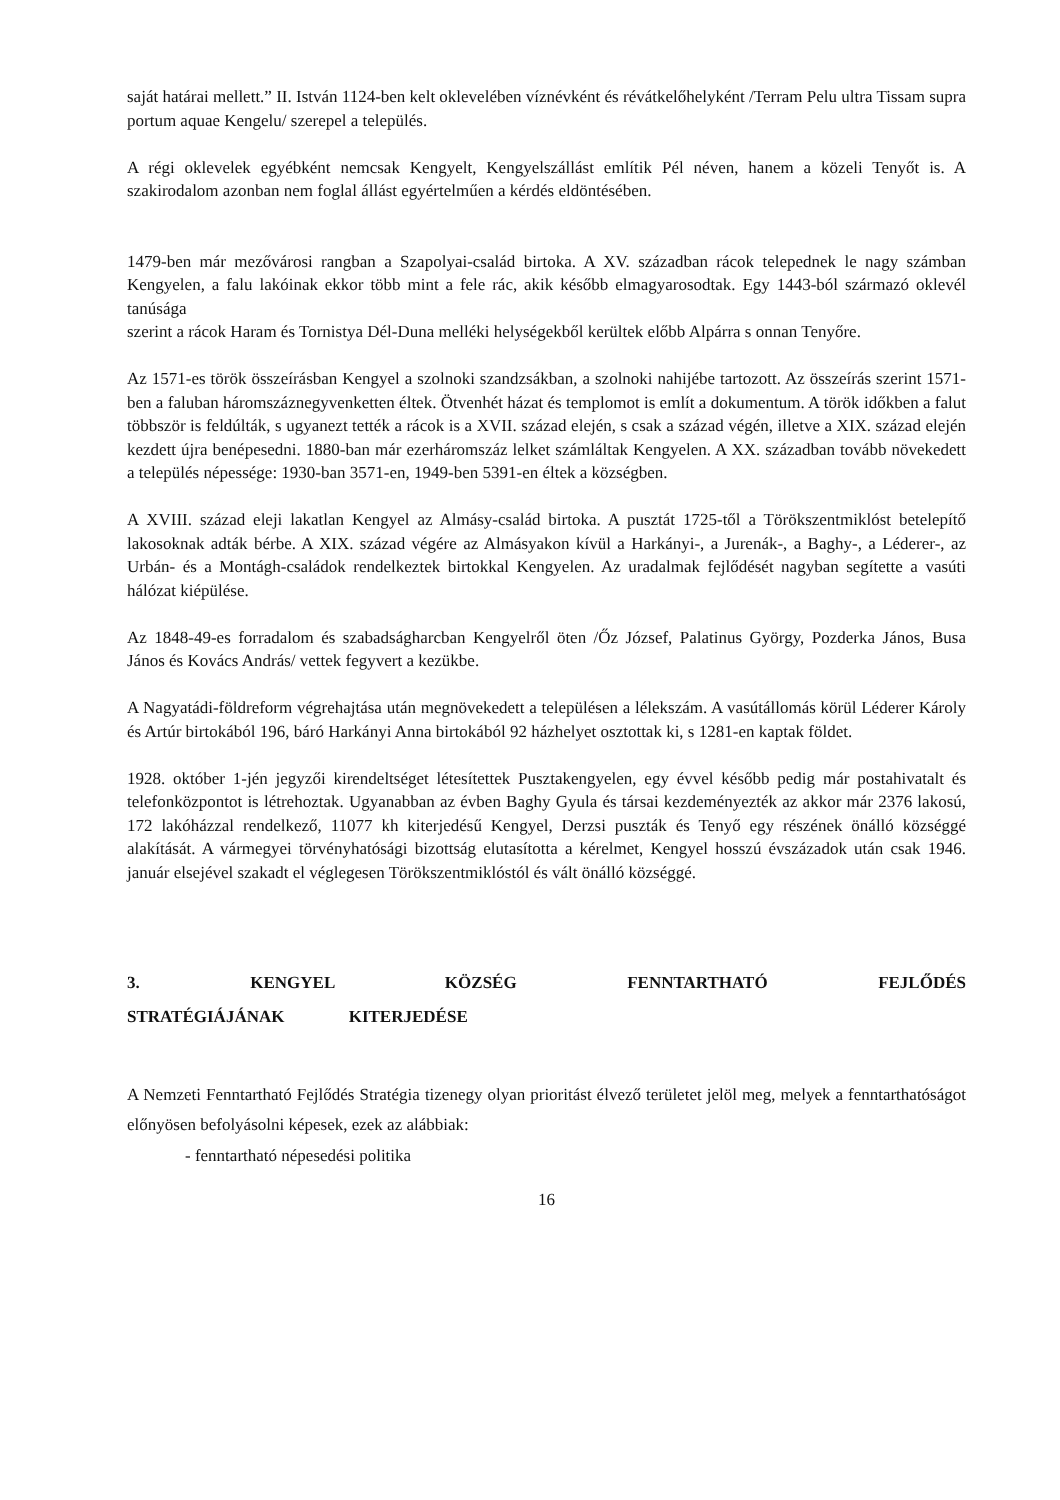saját határai mellett.” II. István 1124-ben kelt oklevelében víznévként és révátkelőhelyként /Terram Pelu ultra Tissam supra portum aquae Kengelu/ szerepel a település.
A régi oklevelek egyébként nemcsak Kengyelt, Kengyelszállást említik Pél néven, hanem a közeli Tenyőt is. A szakirodalom azonban nem foglal állást egyértelműen a kérdés eldöntésében.
1479-ben már mezővárosi rangban a Szapolyai-család birtoka. A XV. században rácok telepednek le nagy számban Kengyelen, a falu lakóinak ekkor több mint a fele rác, akik később elmagyarosodtak. Egy 1443-ból származó oklevél tanúsága
szerint a rácok Haram és Tornistya Dél-Duna melléki helységekből kerültek előbb Alpárra s onnan Tenyőre.
Az 1571-es török összeírásban Kengyel a szolnoki szandzsákban, a szolnoki nahijébe tartozott. Az összeírás szerint 1571-ben a faluban háromszáznegyvenketten éltek. Ötvenhét házat és templomot is említ a dokumentum. A török időkben a falut többször is feldúlták, s ugyanezt tették a rácok is a XVII. század elején, s csak a század végén, illetve a XIX. század elején kezdett újra benépesedni. 1880-ban már ezerháromszáz lelket számláltak Kengyelen. A XX. században tovább növekedett a település népessége: 1930-ban 3571-en, 1949-ben 5391-en éltek a községben.
A XVIII. század eleji lakatlan Kengyel az Almásy-család birtoka. A pusztát 1725-től a Törökszentmiklóst betelepítő lakosoknak adták bérbe. A XIX. század végére az Almásyakon kívül a Harkányi-, a Jurenák-, a Baghy-, a Léderer-, az Urbán- és a Montágh-családok rendelkeztek birtokkal Kengyelen. Az uradalmak fejlődését nagyban segítette a vasúti hálózat kiépülése.
Az 1848-49-es forradalom és szabadságharcban Kengyelről öten /Őz József, Palatinus György, Pozderka János, Busa János és Kovács András/ vettek fegyvert a kezükbe.
A Nagyatádi-földreform végrehajtása után megnövekedett a településen a lélekszám. A vasútállomás körül Léderer Károly és Artúr birtokából 196, báró Harkányi Anna birtokából 92 házhelyet osztottak ki, s 1281-en kaptak földet.
1928. október 1-jén jegyzői kirendeltséget létesítettek Pusztakengyelen, egy évvel később pedig már postahivatalt és telefonközpontot is létrehoztak. Ugyanabban az évben Baghy Gyula és társai kezdeményezték az akkor már 2376 lakosú, 172 lakóházzal rendelkező, 11077 kh kiterjedésű Kengyel, Derzsi puszták és Tenyő egy részének önálló községgé alakítását. A vármegyei törvényhatósági bizottság elutasította a kérelmet, Kengyel hosszú évszázadok után csak 1946. január elsejével szakadt el véglegesen Törökszentmiklóstól és vált önálló községgé.
3. KENGYEL KÖZSÉG FENNTARTHATÓ FEJLŐDÉS STRATÉGIÁJÁNAK KITERJEDÉSE
A Nemzeti Fenntartható Fejlődés Stratégia tizenegy olyan prioritást élvező területet jelöl meg, melyek a fenntarthatóságot előnyösen befolyásolni képesek, ezek az alábbiak:
- fenntartható népesedési politika
16